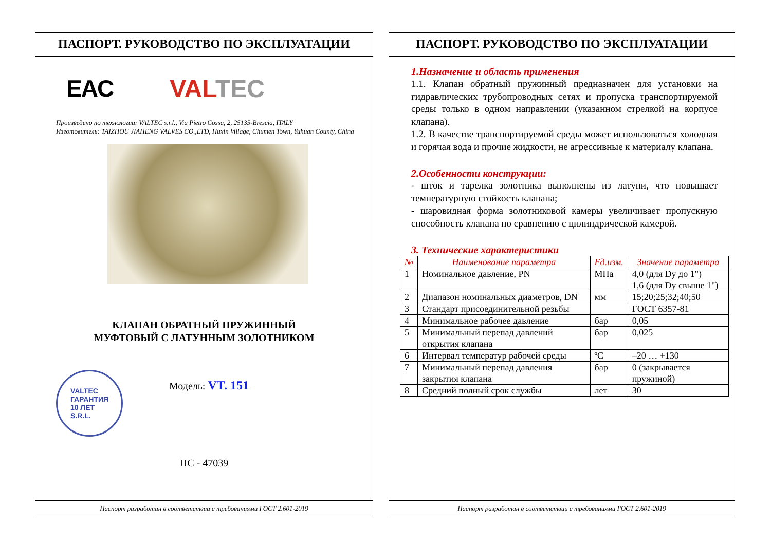ПАСПОРТ. РУКОВОДСТВО ПО ЭКСПЛУАТАЦИИ
EAC VALTEC
Произведено по технологии: VALTEC s.r.l., Via Pietro Cossa, 2, 25135-Brescia, ITALY
Изготовитель: TAIZHOU JIAHENG VALVES CO.,LTD, Huxin Village, Chumen Town, Yuhuan County, China
КЛАПАН ОБРАТНЫЙ ПРУЖИННЫЙ
МУФТОВЫЙ С ЛАТУННЫМ ЗОЛОТНИКОМ
VALTEC
ГАРАНТИЯ
10 ЛЕТ
S.R.L.
Модель: VT. 151
ПС - 47039
Паспорт разработан в соответствии с требованиями ГОСТ 2.601-2019
ПАСПОРТ. РУКОВОДСТВО ПО ЭКСПЛУАТАЦИИ
1.Назначение и область применения
1.1. Клапан обратный пружинный предназначен для установки на гидравлических трубопроводных сетях и пропуска транспортируемой среды только в одном направлении (указанном стрелкой на корпусе клапана).
1.2. В качестве транспортируемой среды может использоваться холодная и горячая вода и прочие жидкости, не агрессивные к материалу клапана.
2.Особенности конструкции:
- шток и тарелка золотника выполнены из латуни, что повышает температурную стойкость клапана;
- шаровидная форма золотниковой камеры увеличивает пропускную способность клапана по сравнению с цилиндрической камерой.
3. Технические характеристики
| № | Наименование параметра | Ед.изм. | Значение параметра |
| --- | --- | --- | --- |
| 1 | Номинальное давление, PN | МПа | 4,0 (для Dy до 1") 1,6 (для Dy свыше 1") |
| 2 | Диапазон номинальных диаметров, DN | мм | 15;20;25;32;40;50 |
| 3 | Стандарт присоединительной резьбы | | ГОСТ 6357-81 |
| 4 | Минимальное рабочее давление | бар | 0,05 |
| 5 | Минимальный перепад давлений открытия клапана | бар | 0,025 |
| 6 | Интервал температур рабочей среды | ºC | –20 … +130 |
| 7 | Минимальный перепад давления закрытия клапана | бар | 0 (закрывается пружиной) |
| 8 | Средний полный срок службы | лет | 30 |
Паспорт разработан в соответствии с требованиями ГОСТ 2.601-2019